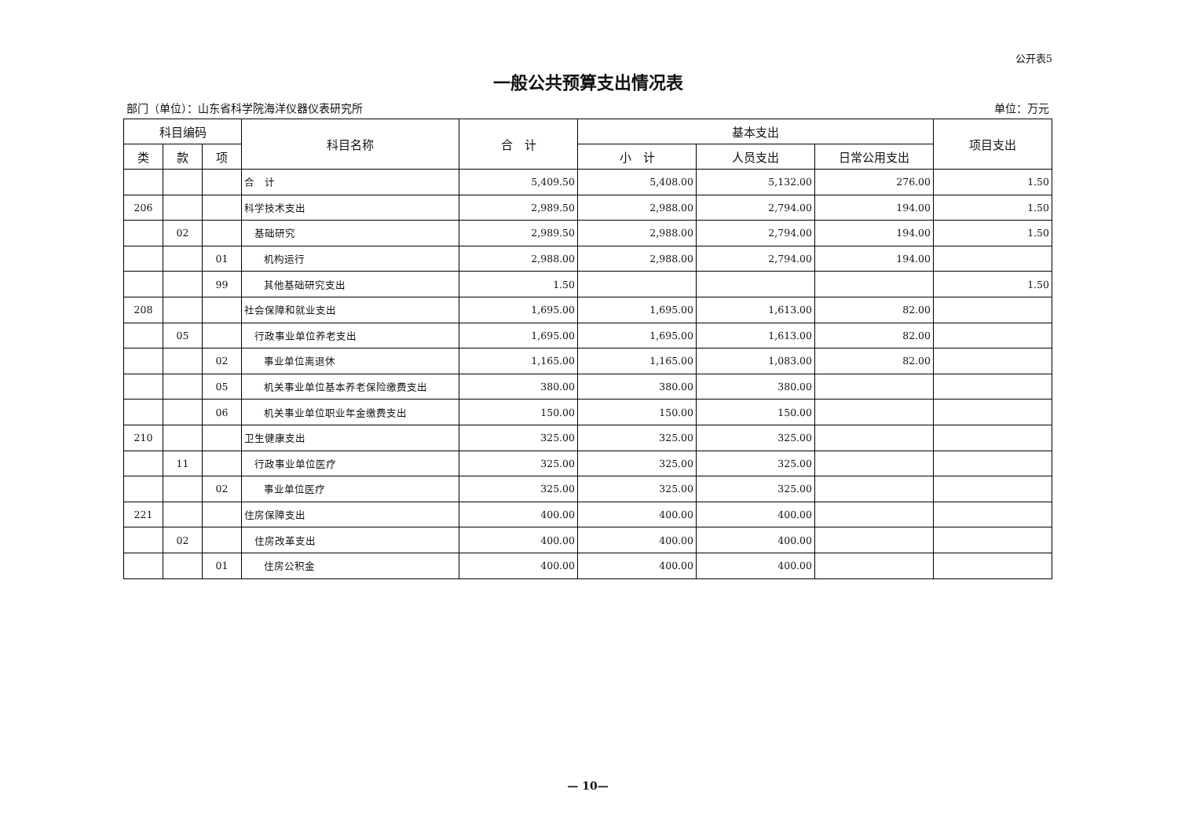公开表5
一般公共预算支出情况表
部门（单位）：山东省科学院海洋仪器仪表研究所 单位：万元
| 科目编码 | | | 科目名称 | 合 计 | 基本支出 | | | 项目支出 |
| --- | --- | --- | --- | --- | --- | --- | --- | --- |
| 类 | 款 | 项 | | | 小 计 | 人员支出 | 日常公用支出 | |
| | | | 合 计 | 5,409.50 | 5,408.00 | 5,132.00 | 276.00 | 1.50 |
| 206 | | | 科学技术支出 | 2,989.50 | 2,988.00 | 2,794.00 | 194.00 | 1.50 |
| | 02 | | 基础研究 | 2,989.50 | 2,988.00 | 2,794.00 | 194.00 | 1.50 |
| | | 01 | 机构运行 | 2,988.00 | 2,988.00 | 2,794.00 | 194.00 | |
| | | 99 | 其他基础研究支出 | 1.50 | | | | 1.50 |
| 208 | | | 社会保障和就业支出 | 1,695.00 | 1,695.00 | 1,613.00 | 82.00 | |
| | 05 | | 行政事业单位养老支出 | 1,695.00 | 1,695.00 | 1,613.00 | 82.00 | |
| | | 02 | 事业单位离退休 | 1,165.00 | 1,165.00 | 1,083.00 | 82.00 | |
| | | 05 | 机关事业单位基本养老保险缴费支出 | 380.00 | 380.00 | 380.00 | | |
| | | 06 | 机关事业单位职业年金缴费支出 | 150.00 | 150.00 | 150.00 | | |
| 210 | | | 卫生健康支出 | 325.00 | 325.00 | 325.00 | | |
| | 11 | | 行政事业单位医疗 | 325.00 | 325.00 | 325.00 | | |
| | | 02 | 事业单位医疗 | 325.00 | 325.00 | 325.00 | | |
| 221 | | | 住房保障支出 | 400.00 | 400.00 | 400.00 | | |
| | 02 | | 住房改革支出 | 400.00 | 400.00 | 400.00 | | |
| | | 01 | 住房公积金 | 400.00 | 400.00 | 400.00 | | |
— 10—